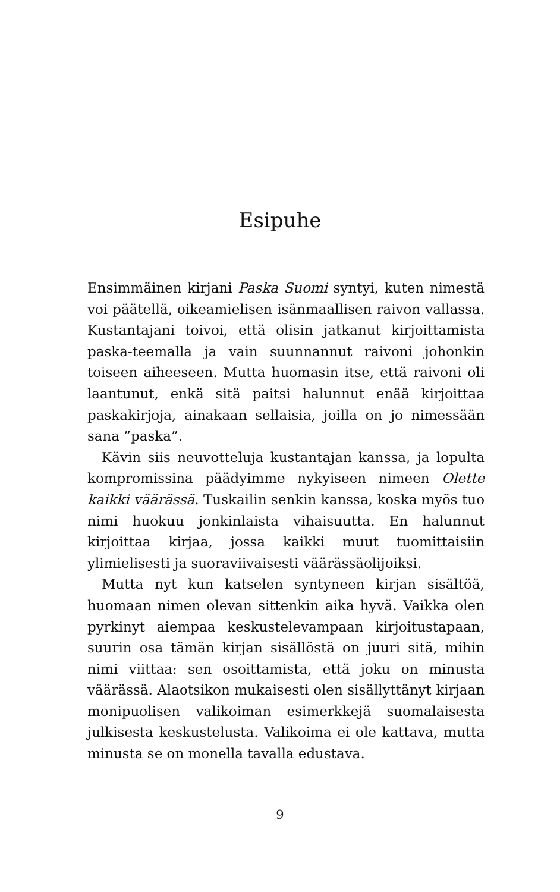Esipuhe
Ensimmäinen kirjani Paska Suomi syntyi, kuten nimestä voi päätellä, oikeamielisen isänmaallisen raivon vallassa. Kustantajani toivoi, että olisin jatkanut kirjoittamista paska-teemalla ja vain suunnannut raivoni johonkin toiseen aiheeseen. Mutta huomasin itse, että raivoni oli laantunut, enkä sitä paitsi halunnut enää kirjoittaa paskakirjoja, ainakaan sellaisia, joilla on jo nimessään sana ”paska”.
Kävin siis neuvotteluja kustantajan kanssa, ja lopulta kompromissina päädyimme nykyiseen nimeen Olette kaikki väärässä. Tuskailin senkin kanssa, koska myös tuo nimi huokuu jonkinlaista vihaisuutta. En halunnut kirjoittaa kirjaa, jossa kaikki muut tuomittaisiin ylimielisesti ja suoraviivaisesti väärässäolijoiksi.
Mutta nyt kun katselen syntyneen kirjan sisältöä, huomaan nimen olevan sittenkin aika hyvä. Vaikka olen pyrkinyt aiempaa keskustelevampaan kirjoitustapaan, suurin osa tämän kirjan sisällöstä on juuri sitä, mihin nimi viittaa: sen osoittamista, että joku on minusta väärässä. Alaotsikon mukaisesti olen sisällyttänyt kirjaan monipuolisen valikoiman esimerkkejä suomalaisesta julkisesta keskustelusta. Valikoima ei ole kattava, mutta minusta se on monella tavalla edustava.
9